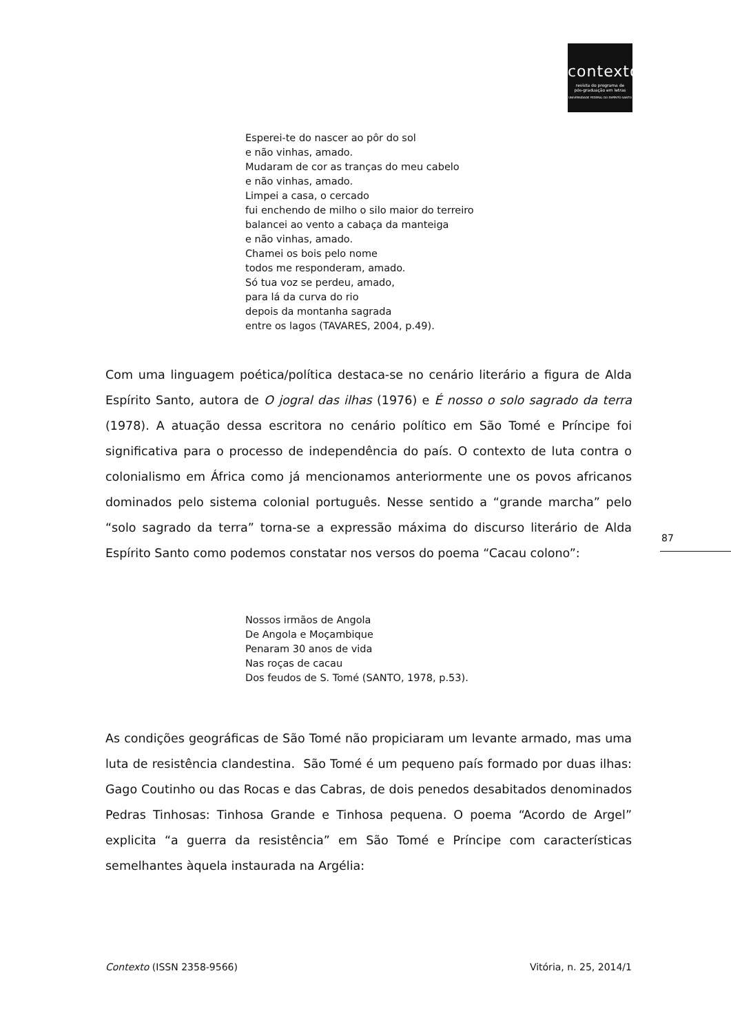contexto
revista do programa de
pós-graduação em letras
UNIVERSIDADE FEDERAL DO ESPÍRITO SANTO
Esperei-te do nascer ao pôr do sol
e não vinhas, amado.
Mudaram de cor as tranças do meu cabelo
e não vinhas, amado.
Limpei a casa, o cercado
fui enchendo de milho o silo maior do terreiro
balancei ao vento a cabaça da manteiga
e não vinhas, amado.
Chamei os bois pelo nome
todos me responderam, amado.
Só tua voz se perdeu, amado,
para lá da curva do rio
depois da montanha sagrada
entre os lagos (TAVARES, 2004, p.49).
Com uma linguagem poética/política destaca-se no cenário literário a figura de Alda Espírito Santo, autora de O jogral das ilhas (1976) e É nosso o solo sagrado da terra (1978). A atuação dessa escritora no cenário político em São Tomé e Príncipe foi significativa para o processo de independência do país. O contexto de luta contra o colonialismo em África como já mencionamos anteriormente une os povos africanos dominados pelo sistema colonial português. Nesse sentido a “grande marcha” pelo “solo sagrado da terra” torna-se a expressão máxima do discurso literário de Alda Espírito Santo como podemos constatar nos versos do poema “Cacau colono”:
Nossos irmãos de Angola
De Angola e Moçambique
Penaram 30 anos de vida
Nas roças de cacau
Dos feudos de S. Tomé (SANTO, 1978, p.53).
As condições geográficas de São Tomé não propiciaram um levante armado, mas uma luta de resistência clandestina. São Tomé é um pequeno país formado por duas ilhas: Gago Coutinho ou das Rocas e das Cabras, de dois penedos desabitados denominados Pedras Tinhosas: Tinhosa Grande e Tinhosa pequena. O poema “Acordo de Argel” explicita “a guerra da resistência” em São Tomé e Príncipe com características semelhantes àquela instaurada na Argélia:
87
Contexto (ISSN 2358-9566) Vitória, n. 25, 2014/1